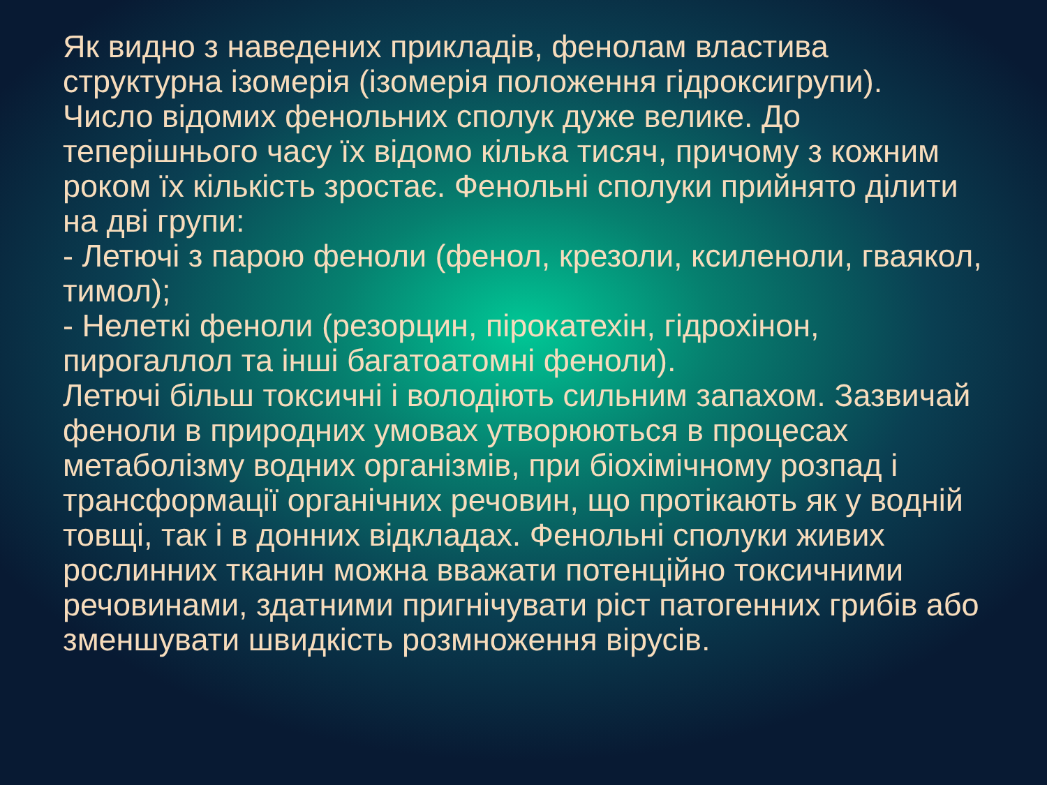Як видно з наведених прикладів, фенолам властива структурна ізомерія (ізомерія положення гідроксигрупи).
Число відомих фенольних сполук дуже велике. До теперішнього часу їх відомо кілька тисяч, причому з кожним роком їх кількість зростає. Фенольні сполуки прийнято ділити на дві групи:
- Летючі з парою феноли (фенол, крезоли, ксиленоли, гваякол, тимол);
- Нелеткі феноли (резорцин, пірокатехін, гідрохінон, пирогаллол та інші багатоатомні феноли).
Летючі більш токсичні і володіють сильним запахом. Зазвичай феноли в природних умовах утворюються в процесах метаболізму водних організмів, при біохімічному розпад і трансформації органічних речовин, що протікають як у водній товщі, так і в донних відкладах. Фенольні сполуки живих рослинних тканин можна вважати потенційно токсичними речовинами, здатними пригнічувати ріст патогенних грибів або зменшувати швидкість розмноження вірусів.